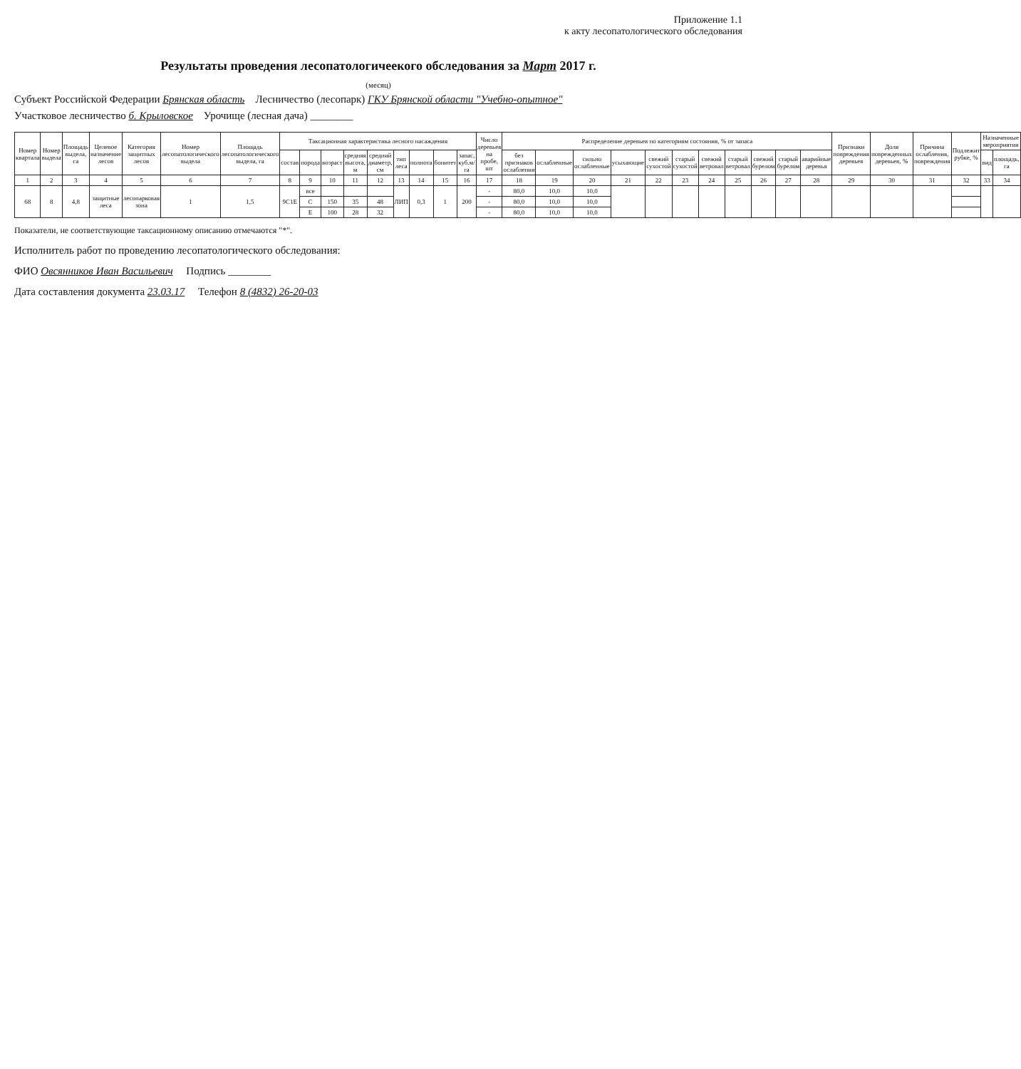Приложение 1.1
к акту лесопатологического обследования
Результаты проведения лесопатологичеекого обследования за Март 2017 г.
(месяц)
Субъект Российской Федерации Брянская область Лесничество (лесопарк) ГКУ Брянской области "Учебно-опытное"
Участковое лесничество б. Крыловское Урочище (лесная дача) ________
| Номер квартала | Номер выдела | Площадь выдела, га | Целевое назначение лесов | Категория защитных лесов | Номер лесопатологического выдела | Площадь лесопатологического выдела, га | Таксационная характеристика лесного насаждения | | | | | | | | | Число деревьев на пробе, шт | Распределение деревьев по категориям состояния, % от запаса | | | | | | | | | | | Признаки повреждения деревьев | Доля поврежденных деревьев, % | Причина ослабления, повреждения | Подлежит рубке, % | Назначенные мероприятия | |
| --- | --- | --- | --- | --- | --- | --- | --- | --- | --- | --- | --- | --- | --- | --- | --- | --- | --- | --- | --- | --- | --- | --- | --- | --- | --- | --- | --- | --- | --- | --- | --- | --- | --- |
| | | | | | | | состав | порода | возраст | средняя высота, м | средний диаметр, см | тип леса | полнота | бонитет | запас, куб.м/га | | без признаков ослабления | ослабленные | сильно ослабленные | усыхающие | свежий сухостой | старый сухостой | свежий ветровал | старый ветровал | свежий бурелом | старый бурелом | аварийные деревья | | | | | вид | площадь, га |
| 1 | 2 | 3 | 4 | 5 | 6 | 7 | 8 | 9 | 10 | 11 | 12 | 13 | 14 | 15 | 16 | 17 | 18 | 19 | 20 | 21 | 22 | 23 | 24 | 25 | 26 | 27 | 28 | 29 | 30 | 31 | 32 | 33 | 34 |
| 68 | 8 | 4,8 | защитные леса | лесопарковая зона | 1 | 1,5 | 9С1Е | все | | | | ЛИП | 0,3 | 1 | 200 | - | 80,0 | 10,0 | 10,0 | | | | | | | | | | | | | | |
| | | | | | | | | С | 150 | 35 | 48 | | | | | - | 80,0 | 10,0 | 10,0 | | | | | | | | | | | | | | |
| | | | | | | | | Е | 100 | 28 | 32 | | | | | - | 80,0 | 10,0 | 10,0 | | | | | | | | | | | | | | |
Показатели, не соответствующие таксационному описанию отмечаются "*".
Исполнитель работ по проведению лесопатологического обследования:
ФИО Овсянников Иван Васильевич Подпись ________
Дата составления документа 23.03.17 Телефон 8 (4832) 26-20-03